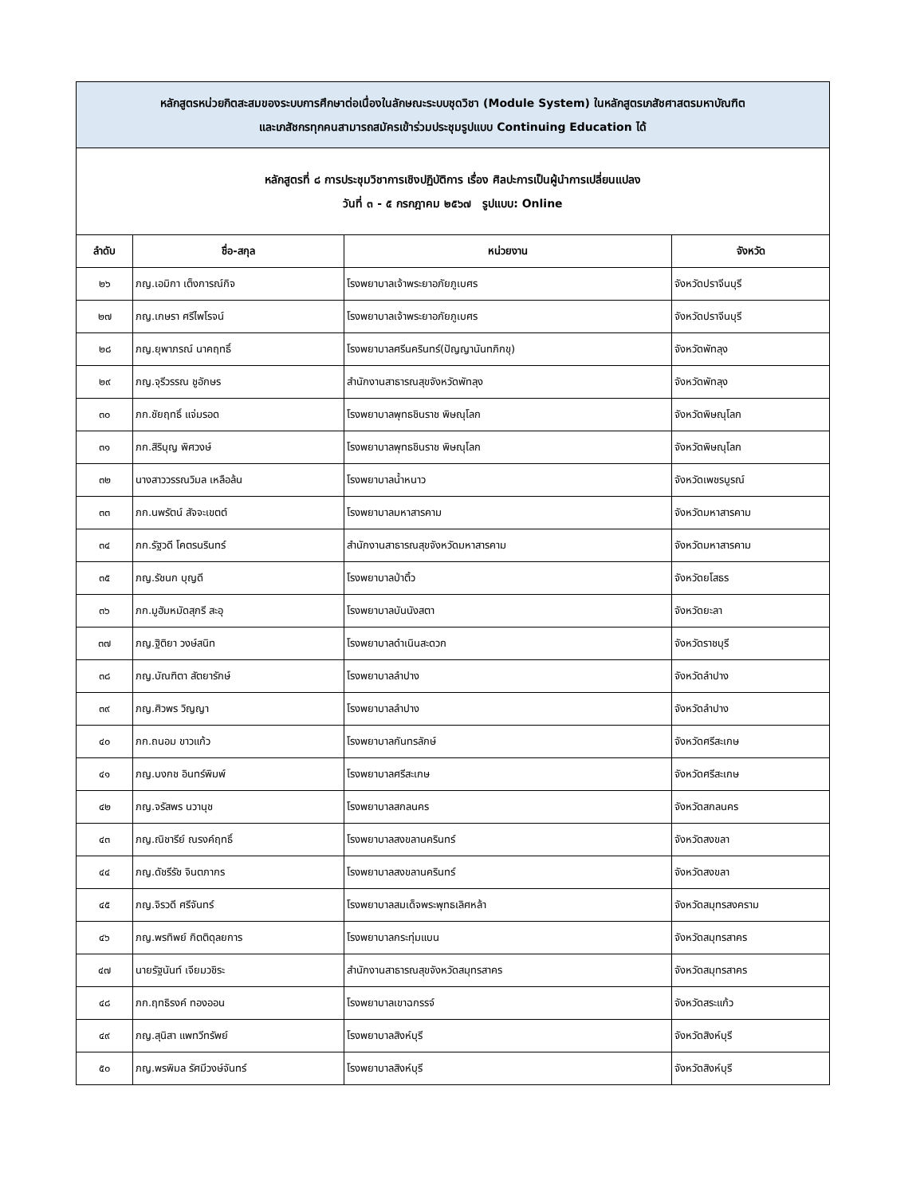| หลักสูตรหน่วยกิตสะสมของระบบการศึกษาต่อเนื่องในลักษณะระบบชุดวิชา (Module System) ในหลักสูตรเภสัชศาสตรมหาบัณฑิต และเภสัชกรทุกคนสามารถสมัครเข้าร่วมประชุมรูปแบบ Continuing Education ได้ | | | |
| หลักสูตรที่ ๘ การประชุมวิชาการเชิงปฏิบัติการ เรื่อง ศิลปะการเป็นผู้นำการเปลี่ยนแปลง วันที่ ๓ - ๕ กรกฎาคม ๒๕๖๗ รูปแบบ: Online | | | |
| ลำดับ | ชื่อ-สกุล | หน่วยงาน | จังหวัด |
| ๒๖ | ภญ.เอมิกา เต็งการณ์กิจ | โรงพยาบาลเจ้าพระยาอภัยภูเบศร | จังหวัดปราจีนบุรี |
| ๒๗ | ภญ.เกษรา ศรีไพโรจน์ | โรงพยาบาลเจ้าพระยาอภัยภูเบศร | จังหวัดปราจีนบุรี |
| ๒๘ | ภญ.ยุพาภรณ์ นาคฤทธิ์ | โรงพยาบาลศรีนครินทร์(ปัญญานันทภิกขุ) | จังหวัดพัทลุง |
| ๒๙ | ภญ.จุรีวรรณ ชูอักษร | สำนักงานสาธารณสุขจังหวัดพัทลุง | จังหวัดพัทลุง |
| ๓๐ | ภก.ชัยฤทธิ์ แจ่มรอด | โรงพยาบาลพุทธชินราช พิษณุโลก | จังหวัดพิษณุโลก |
| ๓๑ | ภก.สิริบุญ พิศวงษ์ | โรงพยาบาลพุทธชินราช พิษณุโลก | จังหวัดพิษณุโลก |
| ๓๒ | นางสาววรรณวิมล เหลือล้น | โรงพยาบาลน้ำหนาว | จังหวัดเพชรบูรณ์ |
| ๓๓ | ภก.นพรัตน์ สัจจะเขตต์ | โรงพยาบาลมหาสารคาม | จังหวัดมหาสารคาม |
| ๓๔ | ภก.รัฐวดี โคตรนรินทร์ | สำนักงานสาธารณสุขจังหวัดมหาสารคาม | จังหวัดมหาสารคาม |
| ๓๕ | ภญ.รัชนก บุญดี | โรงพยาบาลป่าติ้ว | จังหวัดยโสธร |
| ๓๖ | ภก.มูฮัมหมัดสุกรี สะอุ | โรงพยาบาลบันนังสตา | จังหวัดยะลา |
| ๓๗ | ภญ.ฐิติยา วงษ์สนิท | โรงพยาบาลดำเนินสะดวก | จังหวัดราชบุรี |
| ๓๘ | ภญ.บัณฑิตา สัตยารักษ์ | โรงพยาบาลลำปาง | จังหวัดลำปาง |
| ๓๙ | ภญ.ศิวพร วิญญา | โรงพยาบาลลำปาง | จังหวัดลำปาง |
| ๔๐ | ภก.ถนอม ขาวแก้ว | โรงพยาบาลกันทรลักษ์ | จังหวัดศรีสะเกษ |
| ๔๑ | ภญ.บงกช อินทร์พิมพ์ | โรงพยาบาลศรีสะเกษ | จังหวัดศรีสะเกษ |
| ๔๒ | ภญ.จรัสพร นวานุช | โรงพยาบาลสกลนคร | จังหวัดสกลนคร |
| ๔๓ | ภญ.ณิชารีย์ ณรงค์ฤทธิ์ | โรงพยาบาลสงขลานครินทร์ | จังหวัดสงขลา |
| ๔๔ | ภญ.ดัชรีรัช จินตภากร | โรงพยาบาลสงขลานครินทร์ | จังหวัดสงขลา |
| ๔๕ | ภญ.จิรวดี ศรีจันทร์ | โรงพยาบาลสมเด็จพระพุทธเลิศหล้า | จังหวัดสมุทรสงคราม |
| ๔๖ | ภญ.พรทิพย์ กิตติดุลยการ | โรงพยาบาลกระทุ่มแบน | จังหวัดสมุทรสาคร |
| ๔๗ | นายรัฐนันท์ เจียมวชิระ | สำนักงานสาธารณสุขจังหวัดสมุทรสาคร | จังหวัดสมุทรสาคร |
| ๔๘ | ภก.ฤทธิรงค์ ทองออน | โรงพยาบาลเขาฉกรรจ์ | จังหวัดสระแก้ว |
| ๔๙ | ภญ.สุนิสา แพทวีทรัพย์ | โรงพยาบาลสิงห์บุรี | จังหวัดสิงห์บุรี |
| ๕๐ | ภญ.พรพิมล รัศมีวงษ์จันทร์ | โรงพยาบาลสิงห์บุรี | จังหวัดสิงห์บุรี |